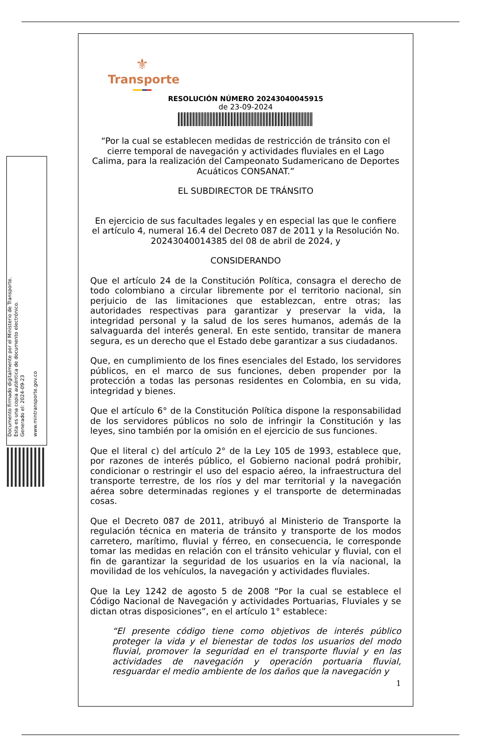Documento firmado digitalmente por el Ministerio de Transporte.
Esta es una copia auténtica de documento electrónico.
Generado el: 2024-09-23
www.mintransporte.gov.co
⚜
Transporte
RESOLUCIÓN NÚMERO 20243040045915
de 23-09-2024
“Por la cual se establecen medidas de restricción de tránsito con el cierre temporal de navegación y actividades fluviales en el Lago Calima, para la realización del Campeonato Sudamericano de Deportes Acuáticos CONSANAT.”
EL SUBDIRECTOR DE TRÁNSITO
En ejercicio de sus facultades legales y en especial las que le confiere el artículo 4, numeral 16.4 del Decreto 087 de 2011 y la Resolución No. 20243040014385 del 08 de abril de 2024, y
CONSIDERANDO
Que el artículo 24 de la Constitución Política, consagra el derecho de todo colombiano a circular libremente por el territorio nacional, sin perjuicio de las limitaciones que establezcan, entre otras; las autoridades respectivas para garantizar y preservar la vida, la integridad personal y la salud de los seres humanos, además de la salvaguarda del interés general. En este sentido, transitar de manera segura, es un derecho que el Estado debe garantizar a sus ciudadanos.
Que, en cumplimiento de los fines esenciales del Estado, los servidores públicos, en el marco de sus funciones, deben propender por la protección a todas las personas residentes en Colombia, en su vida, integridad y bienes.
Que el artículo 6° de la Constitución Política dispone la responsabilidad de los servidores públicos no solo de infringir la Constitución y las leyes, sino también por la omisión en el ejercicio de sus funciones.
Que el literal c) del artículo 2° de la Ley 105 de 1993, establece que, por razones de interés público, el Gobierno nacional podrá prohibir, condicionar o restringir el uso del espacio aéreo, la infraestructura del transporte terrestre, de los ríos y del mar territorial y la navegación aérea sobre determinadas regiones y el transporte de determinadas cosas.
Que el Decreto 087 de 2011, atribuyó al Ministerio de Transporte la regulación técnica en materia de tránsito y transporte de los modos carretero, marítimo, fluvial y férreo, en consecuencia, le corresponde tomar las medidas en relación con el tránsito vehicular y fluvial, con el fin de garantizar la seguridad de los usuarios en la vía nacional, la movilidad de los vehículos, la navegación y actividades fluviales.
Que la Ley 1242 de agosto 5 de 2008 “Por la cual se establece el Código Nacional de Navegación y actividades Portuarias, Fluviales y se dictan otras disposiciones”, en el artículo 1° establece:
“El presente código tiene como objetivos de interés público proteger la vida y el bienestar de todos los usuarios del modo fluvial, promover la seguridad en el transporte fluvial y en las actividades de navegación y operación portuaria fluvial, resguardar el medio ambiente de los daños que la navegación y
1